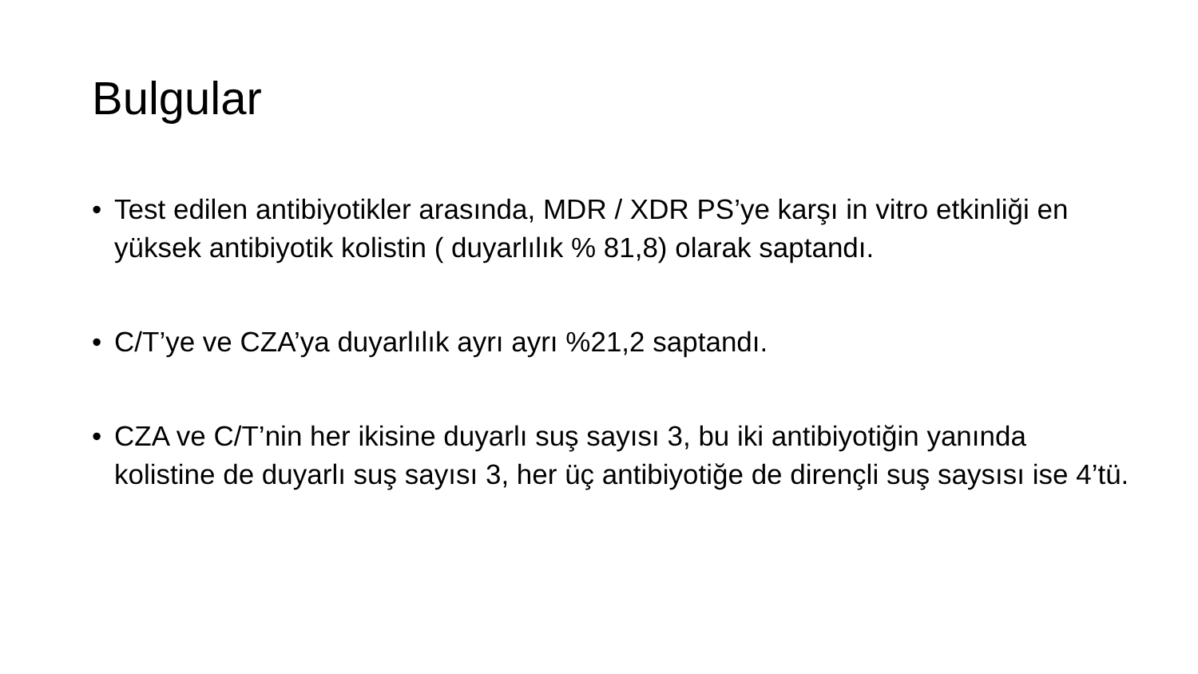Bulgular
• Test edilen antibiyotikler arasında, MDR / XDR PS’ye karşı in vitro etkinliği en yüksek antibiyotik kolistin ( duyarlılık % 81,8) olarak saptandı.
• C/T’ye ve CZA’ya duyarlılık ayrı ayrı %21,2 saptandı.
• CZA ve C/T’nin her ikisine duyarlı suş sayısı 3, bu iki antibiyotiğin yanında kolistine de duyarlı suş sayısı 3, her üç antibiyotiğe de dirençli suş saysısı ise 4’tü.